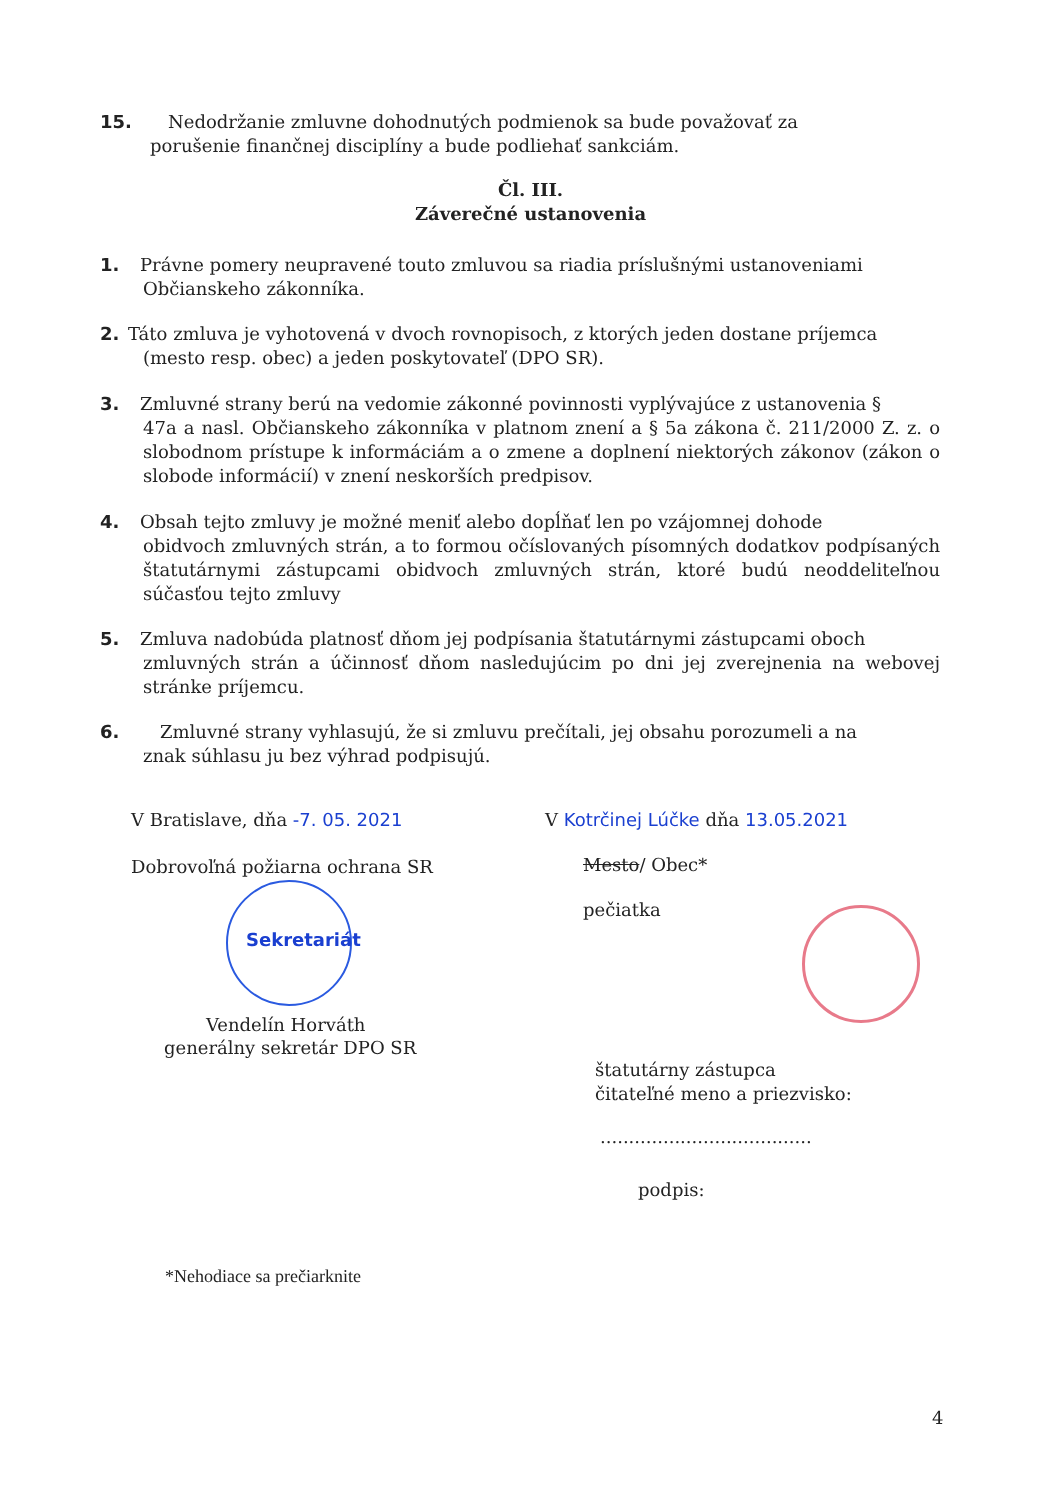15. Nedodržanie zmluvne dohodnutých podmienok sa bude považovať za
porušenie finančnej disciplíny a bude podliehať sankciám.
Čl. III.
Záverečné ustanovenia
1. Právne pomery neupravené touto zmluvou sa riadia príslušnými ustanoveniami
Občianskeho zákonníka.
2. Táto zmluva je vyhotovená v dvoch rovnopisoch, z ktorých jeden dostane príjemca
(mesto resp. obec) a jeden poskytovateľ (DPO SR).
3. Zmluvné strany berú na vedomie zákonné povinnosti vyplývajúce z ustanovenia §
47a a nasl. Občianskeho zákonníka v platnom znení a § 5a zákona č. 211/2000 Z. z. o slobodnom prístupe k informáciám a o zmene a doplnení niektorých zákonov (zákon o slobode informácií) v znení neskorších predpisov.
4. Obsah tejto zmluvy je možné meniť alebo dopĺňať len po vzájomnej dohode
obidvoch zmluvných strán, a to formou očíslovaných písomných dodatkov podpísaných štatutárnymi zástupcami obidvoch zmluvných strán, ktoré budú neoddeliteľnou súčasťou tejto zmluvy
5. Zmluva nadobúda platnosť dňom jej podpísania štatutárnymi zástupcami oboch
zmluvných strán a účinnosť dňom nasledujúcim po dni jej zverejnenia na webovej stránke príjemcu.
6. Zmluvné strany vyhlasujú, že si zmluvu prečítali, jej obsahu porozumeli a na
znak súhlasu ju bez výhrad podpisujú.
V Bratislave, dňa -7. 05. 2021
V Kotrčinej Lúčke dňa 13.05.2021
Dobrovoľná požiarna ochrana SR Mesto/ Obec*
Sekretariát
pečiatka
Vendelín Horváth
generálny sekretár DPO SR
štatutárny zástupca
čitateľné meno a priezvisko:
.....................................
podpis:
*Nehodiace sa prečiarknite
4